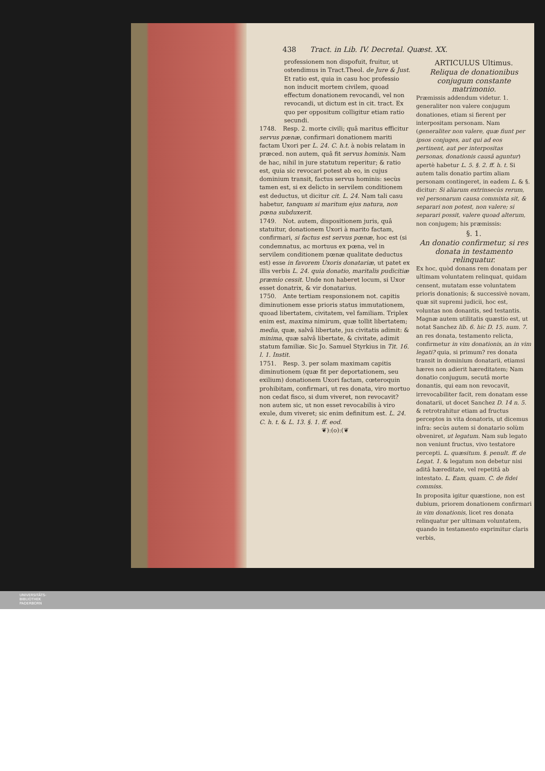438 Tract. in Lib. IV. Decretal. Quæst. XX.
professionem non dispofuit, fruitur, ut ostendimus in Tract.Theol. de Jure & Just. Et ratio est, quia in casu hoc professio non inducit mortem civilem, quoad effectum donationem revocandi, vel non revocandi, ut dictum est in cit. tract. Ex quo per oppositum colligitur etiam ratio secundi.
1748. Resp. 2. morte civili; quâ maritus efficitur servus pœnæ, confirmari donationem mariti factam Uxori per L. 24. C. h.t. à nobis relatam in præced. non autem, quâ fit servus hominis. Nam de hac, nihil in jure statutum reperitur; & ratio est, quia sic revocari potest ab eo, in cujus dominium transit, factus servus hominis: secùs tamen est, si ex delicto in servilem conditionem est deductus, ut dicitur cit. L. 24. Nam tali casu habetur, tanquam si maritum ejus natura, non pœna subduxerit.
1749. Not. autem, dispositionem juris, quâ statuitur, donationem Uxori à marito factam, confirmari, si factus est servus pœnæ, hoc est (si condemnatus, ac mortuus ex pœna, vel in servilem conditionem pœnæ qualitate deductus est) esse in favorem Uxoris donatariæ, ut patet ex illis verbis L. 24. quia donatio, maritalis pudicitiæ præmio cessit. Unde non haberet locum, si Uxor esset donatrix, & vir donatarius.
1750. Ante tertiam responsionem not. capitis diminutionem esse prioris status immutationem, quoad libertatem, civitatem, vel familiam. Triplex enim est, maxima nimirum, quæ tollit libertatem; media, quæ, salvâ libertate, jus civitatis adimit: & minima, quæ salvâ libertate, & civitate, adimit statum familiæ. Sic Jo. Samuel Styrkius in Tit. 16. l. 1. Instit.
1751. Resp. 3. per solam maximam capitis diminutionem (quæ fit per deportationem, seu exilium) donationem Uxori factam, cœteroquin prohibitam, confirmari, ut res donata, viro mortuo non cedat fisco, si dum viveret, non revocavit? non autem sic, ut non esset revocabilis à viro exule, dum viveret; sic enim definitum est. L. 24. C. h. t. & L. 13. §. 1. ff. eod.
❦):(o):(❦
ARTICULUS Ultimus.
Reliqua de donationibus conjugum constante matrimonio.
Præmissis addendum videtur. 1. generaliter non valere conjugum donationes, etiam si fierent per interpositam personam. Nam (generaliter non valere, quæ fiunt per ipsos conjuges, aut qui ad eos pertinent, aut per interpositas personas, donationis causâ aguntur) apertè habetur L. 5. §. 2. ff. h. t. Si autem talis donatio partim aliam personam contingeret, in eadem L. & §. dicitur: Si aliarum extrinsecùs rerum, vel personarum causa commixta sit, & separari non potest, non valere; si separari possit, valere quoad alterum, non conjugem; his præmissis:
§. 1.
An donatio confirmetur, si res donata in testamento relinquatur.
Ex hoc, quòd donans rem donatam per ultimam voluntatem relinquat, quidam censent, mutatam esse voluntatem prioris donationis; & successivè novam, quæ sit supremi judicii, hoc est, voluntas non donantis, sed testantis. Magnæ autem utilitatis quæstio est, ut notat Sanchez lib. 6. hic D. 15. num. 7. an res donata, testamento relicta, confirmetur in vim donationis, an in vim legati? quia, si primum? res donata transit in dominium donatarii, etiamsi hæres non adierit hæreditatem; Nam donatio conjugum, secutâ morte donantis, qui eam non revocavit, irrevocabiliter facit, rem donatam esse donatarii, ut docet Sanchez D. 14 n. 5. & retrotrahitur etiam ad fructus perceptos in vita donatoris, ut dicemus infra: secùs autem si donatario solùm obveniret, ut legatum. Nam sub legato non veniunt fructus, vivo testatore percepti. L. quæsitum. §. penult. ff. de Legat. 1. & legatum non debetur nisi aditâ hæreditate, vel repetitâ ab intestato. L. Eam, quam. C. de fidei commiss.
In proposita igitur quæstione, non est dubium, priorem donationem confirmari in vim donationis, licet res donata relinquatur per ultimam voluntatem, quando in testamento exprimitur claris verbis,
UNIVERSITÄTS-
BIBLIOTHEK
PADERBORN